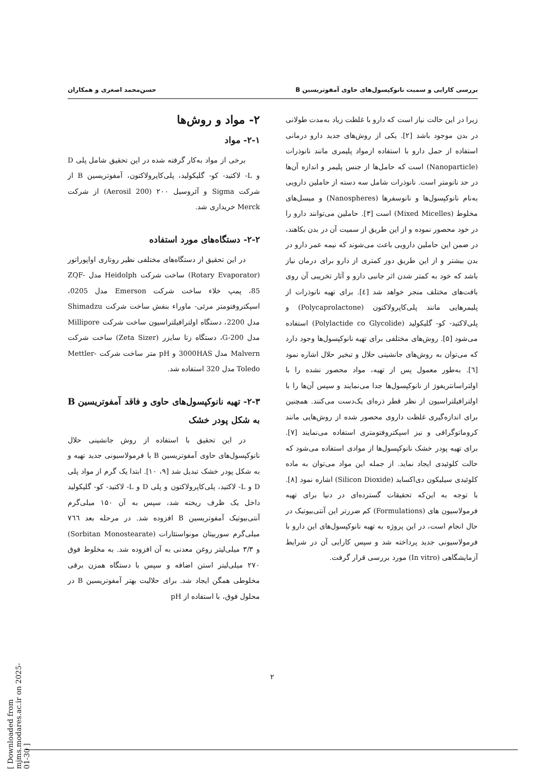بررسی کارایی و سمیت نانوکپسول‌های حاوی آمفوتریسین B حسن‌محمد اصغری و همکاران
زیرا در این حالت نیاز است که دارو با غلظت زیاد به‌مدت طولانی در بدن موجود باشد [۲]. یکی از روش‌های جدید دارو درمانی استفاده از حمل دارو با استفاده ازمواد پلیمری مانند نانوذرات (Nanoparticle) است که حامل‌ها از جنس پلیمر و اندازه آن‌ها در حد نانومتر است. نانوذرات شامل سه دسته از حاملین دارویی به‌نام نانوکپسول‌ها و نانوسفرها (Nanospheres) و میسل‌های مخلوط (Mixed Micelles) است [۳]. حاملین می‌توانند دارو را در خود محصور نموده و از این طریق از سمیت آن در بدن بکاهند، در ضمن این حاملین دارویی باعث می‌شوند که نیمه عمر دارو در بدن بیشتر و از این طریق دوز کمتری از دارو برای درمان نیاز باشد که خود به کمتر شدن اثر جانبی دارو و آثار تخریبی آن روی بافت‌های مختلف منجر خواهد شد [٤]. برای تهیه نانوذرات از پلیمرهایی مانند پلی‌کاپرولاکتون (Polycaprolactone) و پلی‌لاکتید- کو- گلیکولید (Polylactide co Glycolide) استفاده می‌شود [۵]. روش‌های مختلفی برای تهیه نانوکپسول‌ها وجود دارد که می‌توان به روش‌های جانشینی حلال و تبخیر حلال اشاره نمود [٦]. به‌طور معمول پس از تهیه، مواد محصور نشده را با اولتراسانتریفوژ از نانوکپسول‌ها جدا می‌نمایند و سپس آن‌ها را با اولترافیلتراسیون از نظر قطر ذره‌ای یک‌دست می‌کنند. همچنین برای اندازه‌گیری غلظت داروی محصور شده از روش‌هایی مانند کروماتوگرافی و نیز اسپکتروفتومتری استفاده می‌نمایند [۷]. برای تهیه پودر خشک نانوکپسول‌ها از موادی استفاده می‌شود که حالت کلوئیدی ایجاد نماید. از جمله این مواد می‌توان به ماده کلوئیدی سیلیکون دی‌اکساید (Silicon Dioxide) اشاره نمود [۸]. با توجه به این‌که تحقیقات گسترده‌ای در دنیا برای تهیه فرمولاسیون های (Formulations) کم ضررتر این آنتی‌بیوتیک در حال انجام است، در این پروژه به تهیه نانوکپسول‌های این دارو با فرمولاسیونی جدید پرداخته شد و سپس کارایی آن در شرایط آزمایشگاهی (In vitro) مورد بررسی قرار گرفت.
۲- مواد و روش‌ها
۲-۱- مواد
برخی از مواد به‌کار گرفته شده در این تحقیق شامل پلی D و L- لاکتید- کو- گلیکولید، پلی‌کاپرولاکتون، آمفوتریسین B از شرکت Sigma و آئروسیل ۲۰۰ (Aerosil 200) از شرکت Merck خریداری شد.
۲-۲- دستگاه‌های مورد استفاده
در این تحقیق از دستگاه‌های مختلفی نظیر روتاری اواپوراتور (Rotary Evaporator) ساخت شرکت Heidolph مدل ZQF-85، پمپ خلاء ساخت شرکت Emerson مدل 0205، اسپکتروفتومتر مرئی- ماوراء بنفش ساخت شرکت Shimadzu مدل 2200، دستگاه اولترافیلتراسیون ساخت شرکت Millipore مدل G-200، دستگاه زتا سایزر (Zeta Sizer) ساخت شرکت Malvern مدل 3000HAS و pH متر ساخت شرکت Mettler-Toledo مدل 320 استفاده شد.
۲-۳- تهیه نانوکپسول‌های حاوی و فاقد آمفوتریسین B به شکل پودر خشک
در این تحقیق با استفاده از روش جانشینی حلال نانوکپسول‌های حاوی آمفوتریسین B با فرمولاسیونی جدید تهیه و به شکل پودر خشک تبدیل شد [۹، ۱۰]. ابتدا یک گرم از مواد پلی D و L- لاکتید، پلی‌کاپرولاکتون و پلی D و L- لاکتید- کو- گلیکولید داخل یک ظرف ریخته شد، سپس به آن ۱۵۰ میلی‌گرم آنتی‌بیوتیک آمفوتریسین B افزوده شد. در مرحله بعد ۷٦٦ میلی‌گرم سوربیتان مونواستئارات (Sorbitan Monostearate) و ۳/۳ میلی‌لیتر روغن معدنی به آن افزوده شد. به مخلوط فوق ۲۷۰ میلی‌لیتر استن اضافه و سپس با دستگاه همزن برقی مخلوطی همگن ایجاد شد. برای حلالیت بهتر آمفوتریسین B در محلول فوق، با استفاده از pH
۲
[ Downloaded from mjms.modares.ac.ir on 2025-01-30 ]